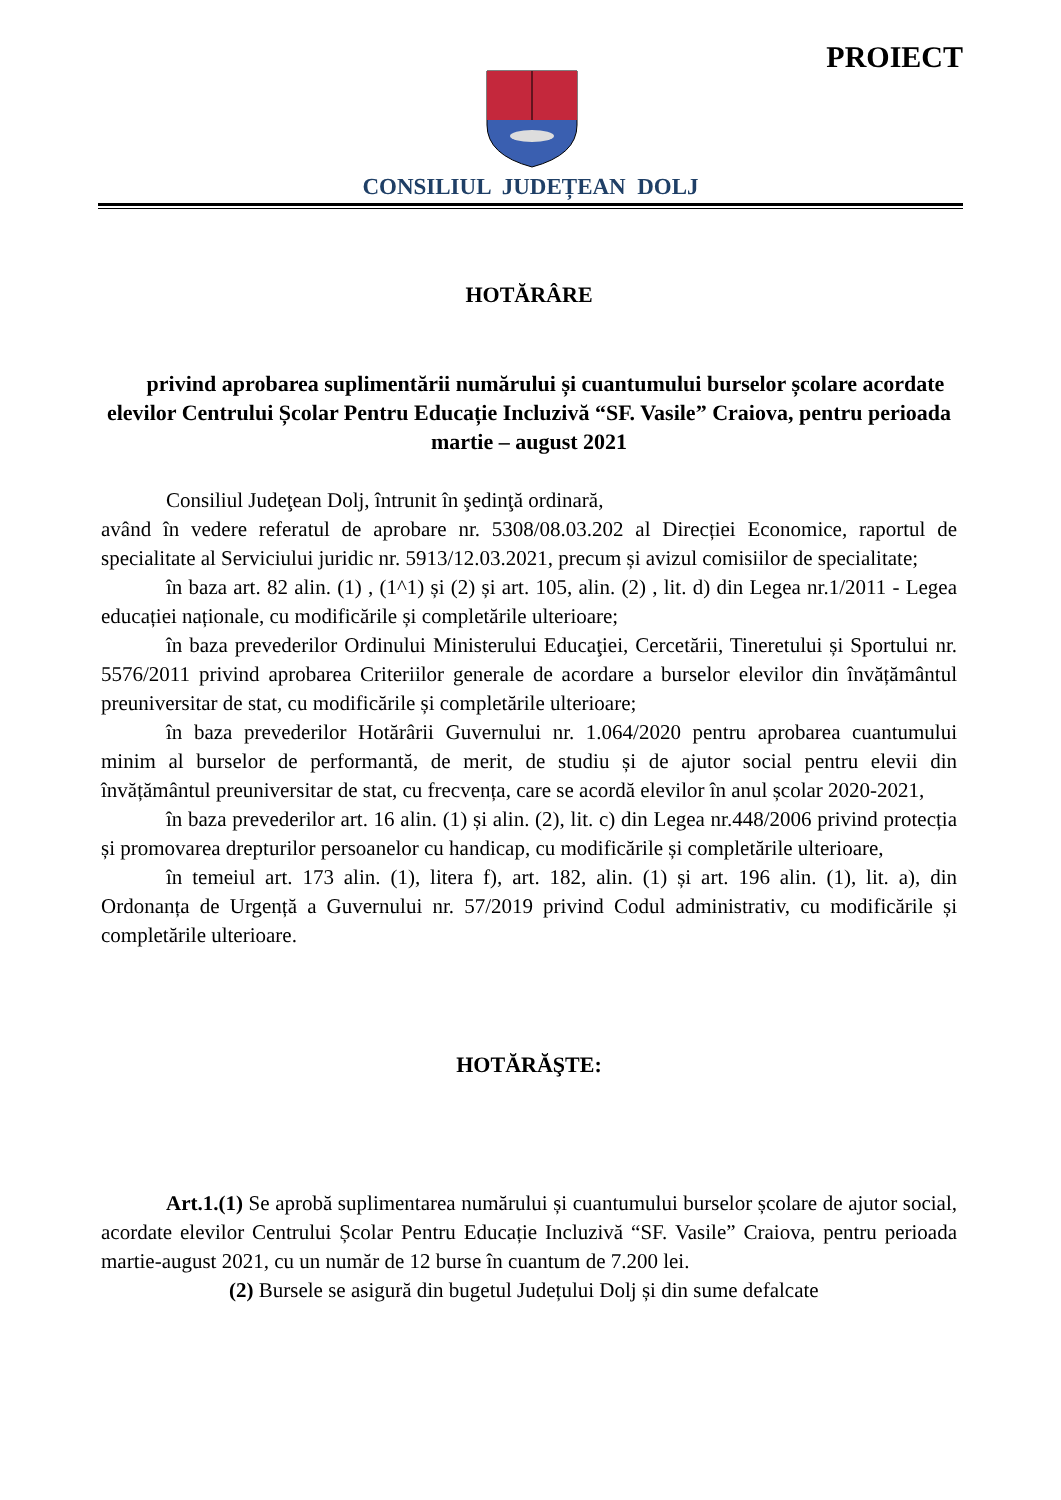PROIECT
CONSILIUL JUDEȚEAN DOLJ
HOTĂRÂRE
privind aprobarea suplimentării numărului și cuantumului burselor școlare acordate elevilor Centrului Școlar Pentru Educație Incluzivă “SF. Vasile” Craiova, pentru perioada martie – august 2021
Consiliul Judeţean Dolj, întrunit în şedinţă ordinară,
având în vedere referatul de aprobare nr. 5308/08.03.202 al Direcției Economice, raportul de specialitate al Serviciului juridic nr. 5913/12.03.2021, precum și avizul comisiilor de specialitate;
în baza art. 82 alin. (1) , (1^1) și (2) și art. 105, alin. (2) , lit. d) din Legea nr.1/2011 - Legea educației naționale, cu modificările și completările ulterioare;
în baza prevederilor Ordinului Ministerului Educaţiei, Cercetării, Tineretului și Sportului nr. 5576/2011 privind aprobarea Criteriilor generale de acordare a burselor elevilor din învățământul preuniversitar de stat, cu modificările și completările ulterioare;
în baza prevederilor Hotărârii Guvernului nr. 1.064/2020 pentru aprobarea cuantumului minim al burselor de performantă, de merit, de studiu și de ajutor social pentru elevii din învățământul preuniversitar de stat, cu frecvența, care se acordă elevilor în anul școlar 2020-2021,
în baza prevederilor art. 16 alin. (1) și alin. (2), lit. c) din Legea nr.448/2006 privind protecția și promovarea drepturilor persoanelor cu handicap, cu modificările și completările ulterioare,
în temeiul art. 173 alin. (1), litera f), art. 182, alin. (1) și art. 196 alin. (1), lit. a), din Ordonanța de Urgență a Guvernului nr. 57/2019 privind Codul administrativ, cu modificările și completările ulterioare.
HOTĂRĂŞTE:
Art.1.(1) Se aprobă suplimentarea numărului și cuantumului burselor școlare de ajutor social, acordate elevilor Centrului Școlar Pentru Educație Incluzivă “SF. Vasile” Craiova, pentru perioada martie-august 2021, cu un număr de 12 burse în cuantum de 7.200 lei.
(2) Bursele se asigură din bugetul Județului Dolj și din sume defalcate